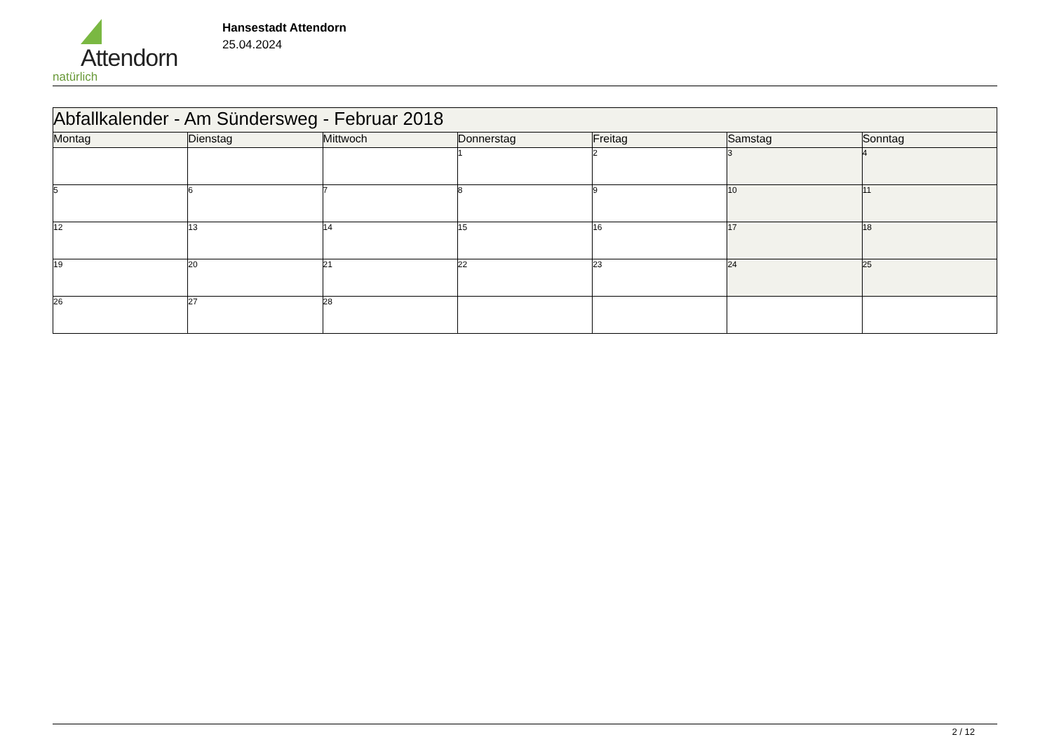Attendorn
natürlich
Hansestadt Attendorn
25.04.2024
| Abfallkalender - Am Sündersweg - Februar 2018 | | | | | | |
| Montag | Dienstag | Mittwoch | Donnerstag | Freitag | Samstag | Sonntag |
| | | | 1 | 2 | 3 | 4 |
| 5 | 6 | 7 | 8 | 9 | 10 | 11 |
| 12 | 13 | 14 | 15 | 16 | 17 | 18 |
| 19 | 20 | 21 | 22 | 23 | 24 | 25 |
| 26 | 27 | 28 | | | | |
2 / 12